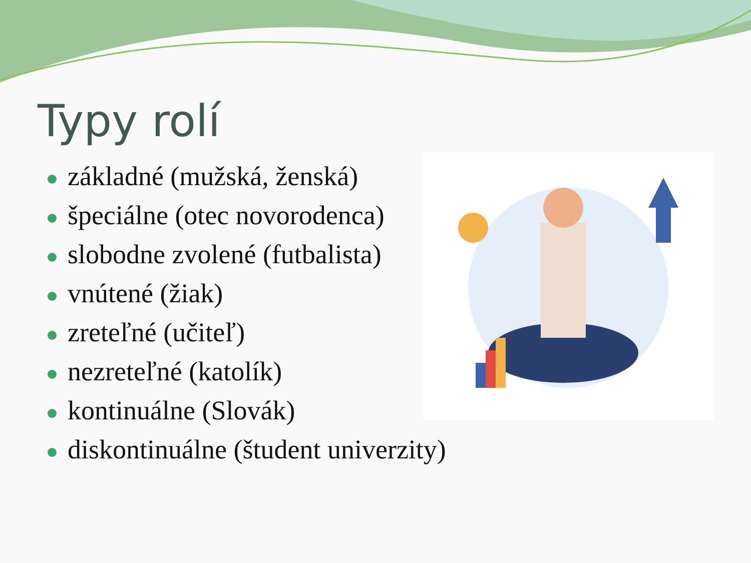Typy rolí
základné (mužská, ženská)
špeciálne (otec novorodenca)
slobodne zvolené (futbalista)
vnútené (žiak)
zreteľné (učiteľ)
nezreteľné (katolík)
kontinuálne (Slovák)
diskontinuálne (študent univerzity)